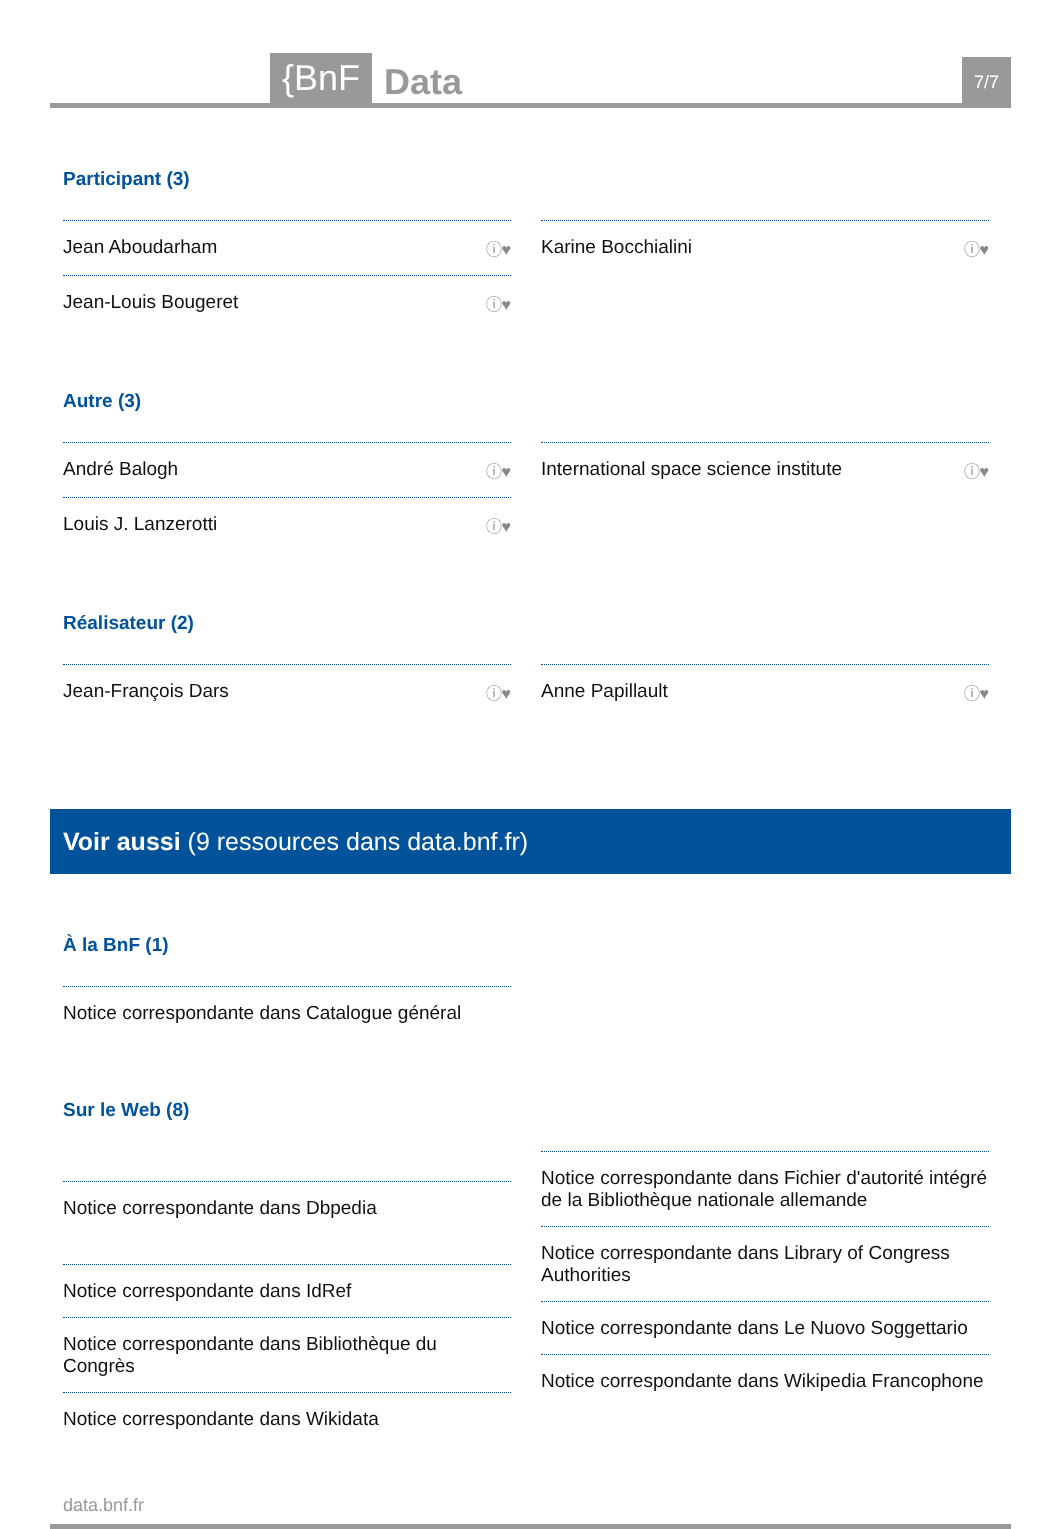{BnF
Data
7/7
Participant (3)
Jean Aboudarham ⓘ♥
Jean-Louis Bougeret ⓘ♥
Karine Bocchialini ⓘ♥
Autre (3)
André Balogh ⓘ♥
Louis J. Lanzerotti ⓘ♥
International space science institute ⓘ♥
Réalisateur (2)
Jean-François Dars ⓘ♥
Anne Papillault ⓘ♥
Voir aussi (9 ressources dans data.bnf.fr)
À la BnF (1)
Notice correspondante dans Catalogue général
Sur le Web (8)
Notice correspondante dans Dbpedia
Notice correspondante dans IdRef
Notice correspondante dans Bibliothèque du Congrès
Notice correspondante dans Wikidata
Notice correspondante dans Fichier d'autorité intégré de la Bibliothèque nationale allemande
Notice correspondante dans Library of Congress Authorities
Notice correspondante dans Le Nuovo Soggettario
Notice correspondante dans Wikipedia Francophone
data.bnf.fr